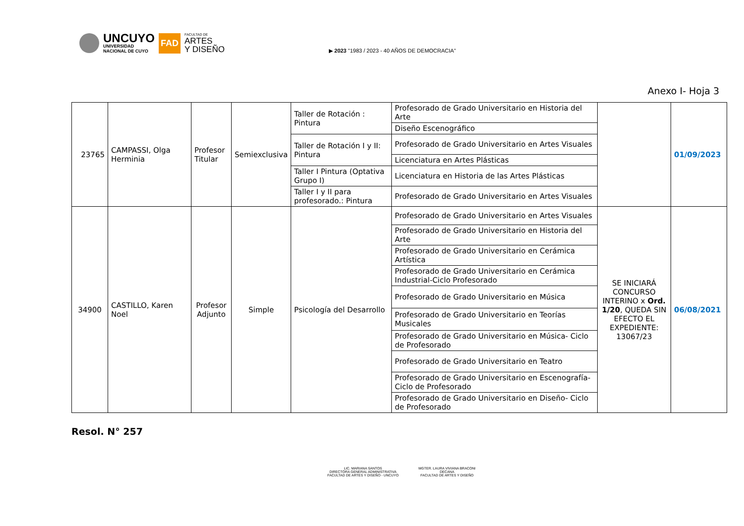UNCUYO
UNIVERSIDAD
NACIONAL DE CUYO
FAD
FACULTAD DE
ARTES
Y DISEÑO
▶ 2023 "1983 / 2023 - 40 AÑOS DE DEMOCRACIA"
Anexo I- Hoja 3
| 23765 | CAMPASSI, Olga Herminia | Profesor Titular | Semiexclusiva | Taller de Rotación : Pintura | Profesorado de Grado Universitario en Historia del Arte | | 01/09/2023 |
| | | | | | Diseño Escenográfico | | |
| | | | | Taller de Rotación I y II: Pintura | Profesorado de Grado Universitario en Artes Visuales | | |
| | | | | | Licenciatura en Artes Plásticas | | |
| | | | | Taller I Pintura (Optativa Grupo I) | Licenciatura en Historia de las Artes Plásticas | | |
| | | | | Taller I y II para profesorado.: Pintura | Profesorado de Grado Universitario en Artes Visuales | | |
| 34900 | CASTILLO, Karen Noel | Profesor Adjunto | Simple | Psicología del Desarrollo | Profesorado de Grado Universitario en Artes Visuales | SE INICIARÁ CONCURSO INTERINO x Ord. 1/20 , QUEDA SIN EFECTO EL EXPEDIENTE: 13067/23 | 06/08/2021 |
| | | | | | Profesorado de Grado Universitario en Historia del Arte | | |
| | | | | | Profesorado de Grado Universitario en Cerámica Artística | | |
| | | | | | Profesorado de Grado Universitario en Cerámica Industrial-Ciclo Profesorado | | |
| | | | | | Profesorado de Grado Universitario en Música | | |
| | | | | | Profesorado de Grado Universitario en Teorías Musicales | | |
| | | | | | Profesorado de Grado Universitario en Música- Ciclo de Profesorado | | |
| | | | | | Profesorado de Grado Universitario en Teatro | | |
| | | | | | Profesorado de Grado Universitario en Escenografía- Ciclo de Profesorado | | |
| | | | | | Profesorado de Grado Universitario en Diseño- Ciclo de Profesorado | | |
Resol. N° 257
LIC. MARIANA SANTOS
DIRECTORA GENERAL ADMINISTRATIVA
FACULTAD DE ARTES Y DISEÑO - UNCUYO
MGTER. LAURA VIVIANA BRACONI
DECANA
FACULTAD DE ARTES Y DISEÑO